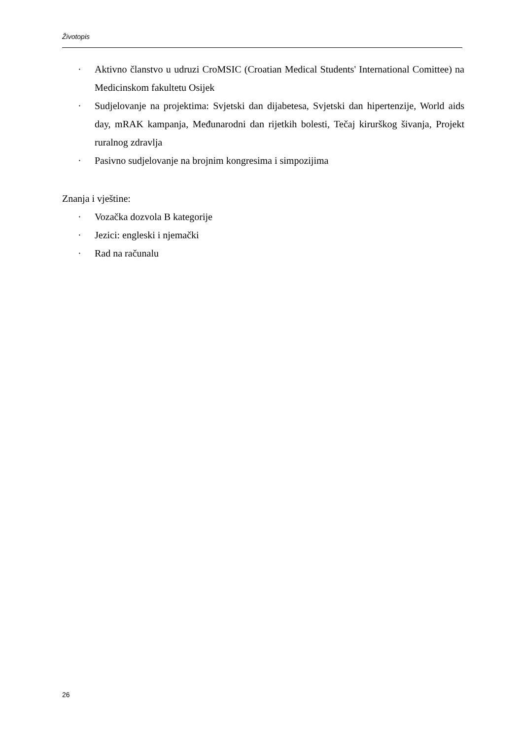Životopis
· Aktivno članstvo u udruzi CroMSIC (Croatian Medical Students' International Comittee) na Medicinskom fakultetu Osijek
· Sudjelovanje na projektima: Svjetski dan dijabetesa, Svjetski dan hipertenzije, World aids day, mRAK kampanja, Međunarodni dan rijetkih bolesti, Tečaj kirurškog šivanja, Projekt ruralnog zdravlja
· Pasivno sudjelovanje na brojnim kongresima i simpozijima
Znanja i vještine:
· Vozačka dozvola B kategorije
· Jezici: engleski i njemački
· Rad na računalu
26